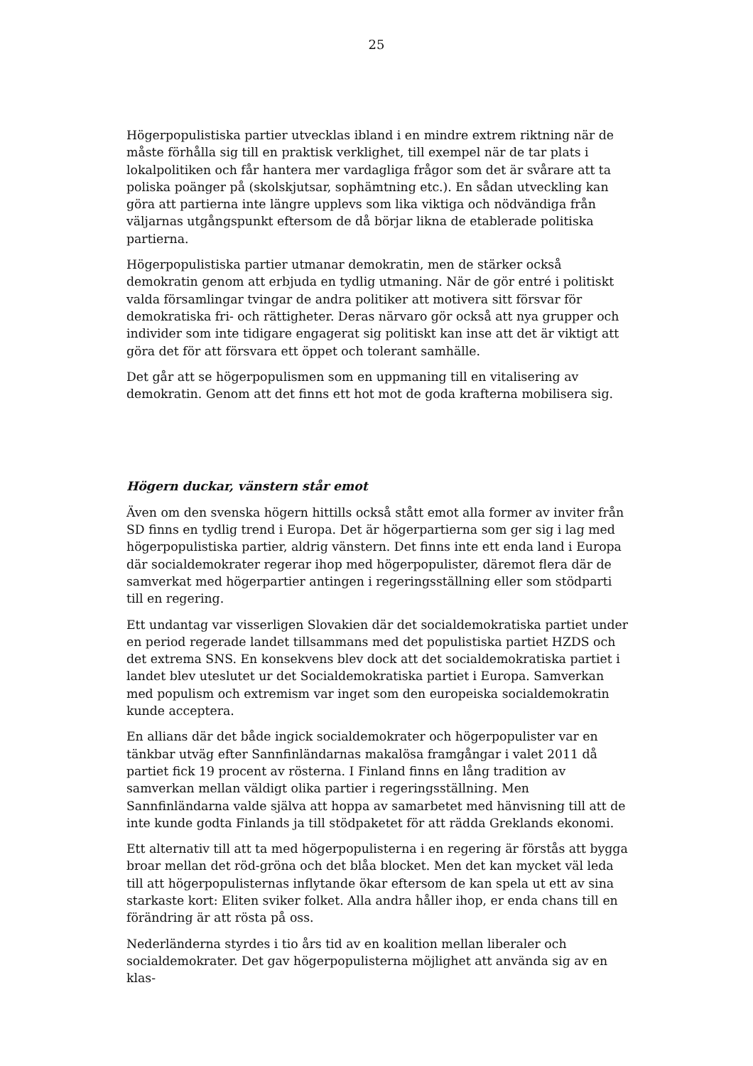25
Högerpopulistiska partier utvecklas ibland i en mindre extrem riktning när de måste förhålla sig till en praktisk verklighet, till exempel när de tar plats i lokalpolitiken och får hantera mer vardagliga frågor som det är svårare att ta poliska poänger på (skolskjutsar, sophämtning etc.). En sådan utveckling kan göra att partierna inte längre upplevs som lika viktiga och nödvändiga från väljarnas utgångspunkt eftersom de då börjar likna de etablerade politiska partierna.
Högerpopulistiska partier utmanar demokratin, men de stärker också demokratin genom att erbjuda en tydlig utmaning. När de gör entré i politiskt valda församlingar tvingar de andra politiker att motivera sitt försvar för demokratiska fri- och rättigheter. Deras närvaro gör också att nya grupper och individer som inte tidigare engagerat sig politiskt kan inse att det är viktigt att göra det för att försvara ett öppet och tolerant samhälle.
Det går att se högerpopulismen som en uppmaning till en vitalisering av demokratin. Genom att det finns ett hot mot de goda krafterna mobilisera sig.
Högern duckar, vänstern står emot
Även om den svenska högern hittills också stått emot alla former av inviter från SD finns en tydlig trend i Europa. Det är högerpartierna som ger sig i lag med högerpopulistiska partier, aldrig vänstern. Det finns inte ett enda land i Europa där socialdemokrater regerar ihop med högerpopulister, däremot flera där de samverkat med högerpartier antingen i regeringsställning eller som stödparti till en regering.
Ett undantag var visserligen Slovakien där det socialdemokratiska partiet under en period regerade landet tillsammans med det populistiska partiet HZDS och det extrema SNS. En konsekvens blev dock att det socialdemokratiska partiet i landet blev uteslutet ur det Socialdemokratiska partiet i Europa. Samverkan med populism och extremism var inget som den europeiska socialdemokratin kunde acceptera.
En allians där det både ingick socialdemokrater och högerpopulister var en tänkbar utväg efter Sannfinländarnas makalösa framgångar i valet 2011 då partiet fick 19 procent av rösterna. I Finland finns en lång tradition av samverkan mellan väldigt olika partier i regeringsställning. Men Sannfinländarna valde själva att hoppa av samarbetet med hänvisning till att de inte kunde godta Finlands ja till stödpaketet för att rädda Greklands ekonomi.
Ett alternativ till att ta med högerpopulisterna i en regering är förstås att bygga broar mellan det röd-gröna och det blåa blocket. Men det kan mycket väl leda till att högerpopulisternas inflytande ökar eftersom de kan spela ut ett av sina starkaste kort: Eliten sviker folket. Alla andra håller ihop, er enda chans till en förändring är att rösta på oss.
Nederländerna styrdes i tio års tid av en koalition mellan liberaler och socialdemokrater. Det gav högerpopulisterna möjlighet att använda sig av en klas-